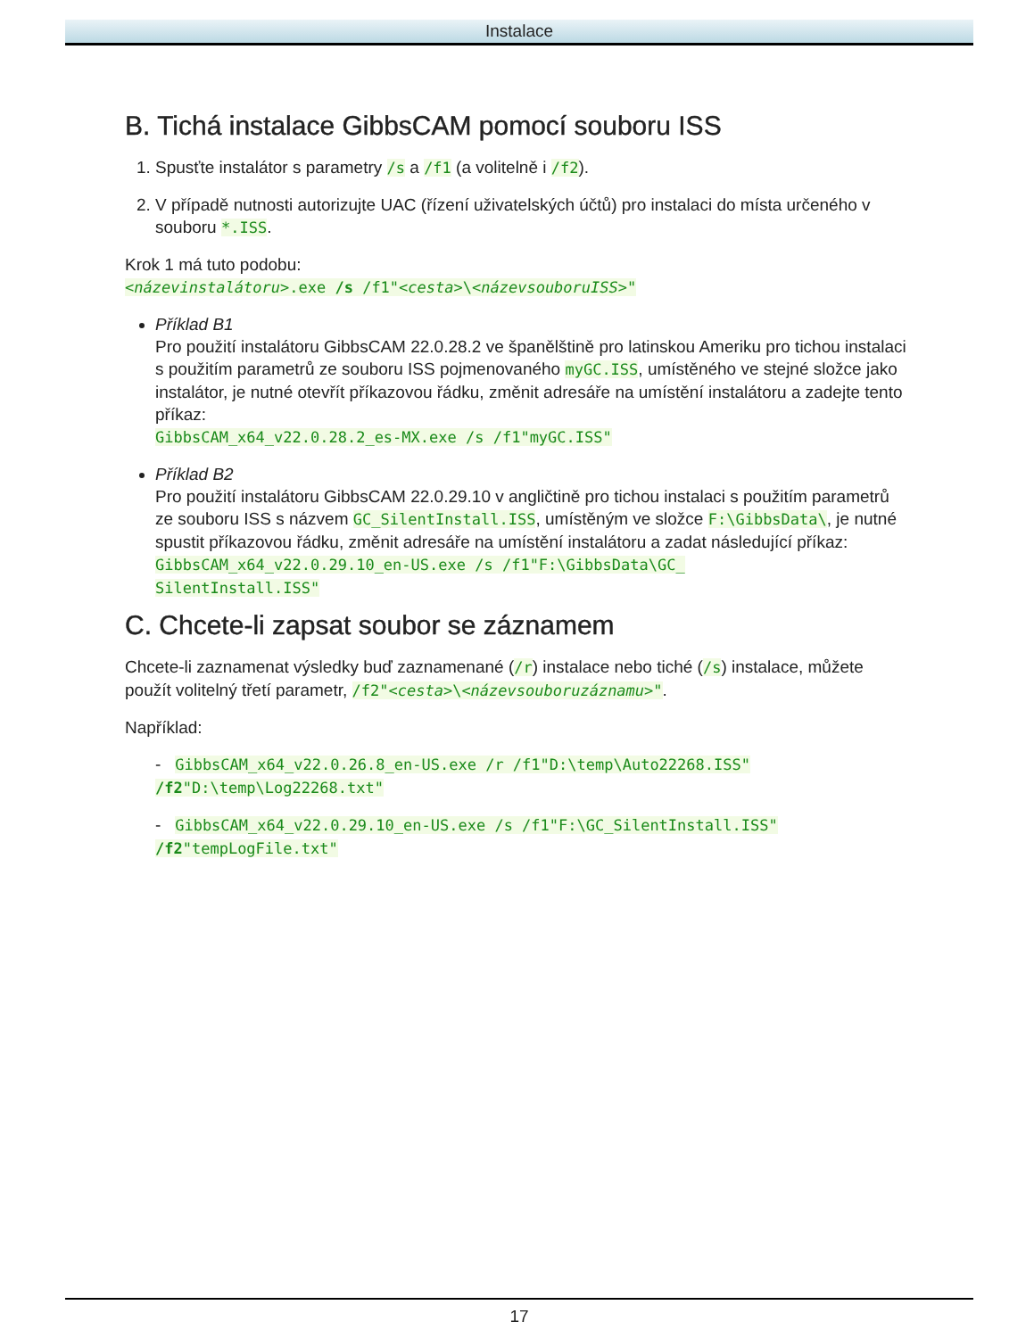Instalace
B. Tichá instalace GibbsCAM pomocí souboru ISS
1. Spusťte instalátor s parametry /s a /f1 (a volitelně i /f2).
2. V případě nutnosti autorizujte UAC (řízení uživatelských účtů) pro instalaci do místa určeného v souboru *.ISS.
Krok 1 má tuto podobu:
<názevinstalátoru>.exe /s /f1"<cesta>\<názevsouboruISS>"
Příklad B1
Pro použití instalátoru GibbsCAM 22.0.28.2 ve španělštině pro latinskou Ameriku pro tichou instalaci s použitím parametrů ze souboru ISS pojmenovaného myGC.ISS, umístěného ve stejné složce jako instalátor, je nutné otevřít příkazovou řádku, změnit adresáře na umístění instalátoru a zadejte tento příkaz:
GibbsCAM_x64_v22.0.28.2_es-MX.exe /s /f1"myGC.ISS"
Příklad B2
Pro použití instalátoru GibbsCAM 22.0.29.10 v angličtině pro tichou instalaci s použitím parametrů ze souboru ISS s názvem GC_SilentInstall.ISS, umístěným ve složce F:\GibbsData\, je nutné spustit příkazovou řádku, změnit adresáře na umístění instalátoru a zadat následující příkaz:
GibbsCAM_x64_v22.0.29.10_en-US.exe /s /f1"F:\GibbsData\GC_
SilentInstall.ISS"
C. Chcete-li zapsat soubor se záznamem
Chcete-li zaznamenat výsledky buď zaznamenané (/r) instalace nebo tiché (/s) instalace, můžete použít volitelný třetí parametr, /f2"<cesta>\<názevsouboruzáznamu>".
Například:
- GibbsCAM_x64_v22.0.26.8_en-US.exe /r /f1"D:\temp\Auto22268.ISS"
/f2"D:\temp\Log22268.txt"
- GibbsCAM_x64_v22.0.29.10_en-US.exe /s /f1"F:\GC_SilentInstall.ISS"
/f2"tempLogFile.txt"
17